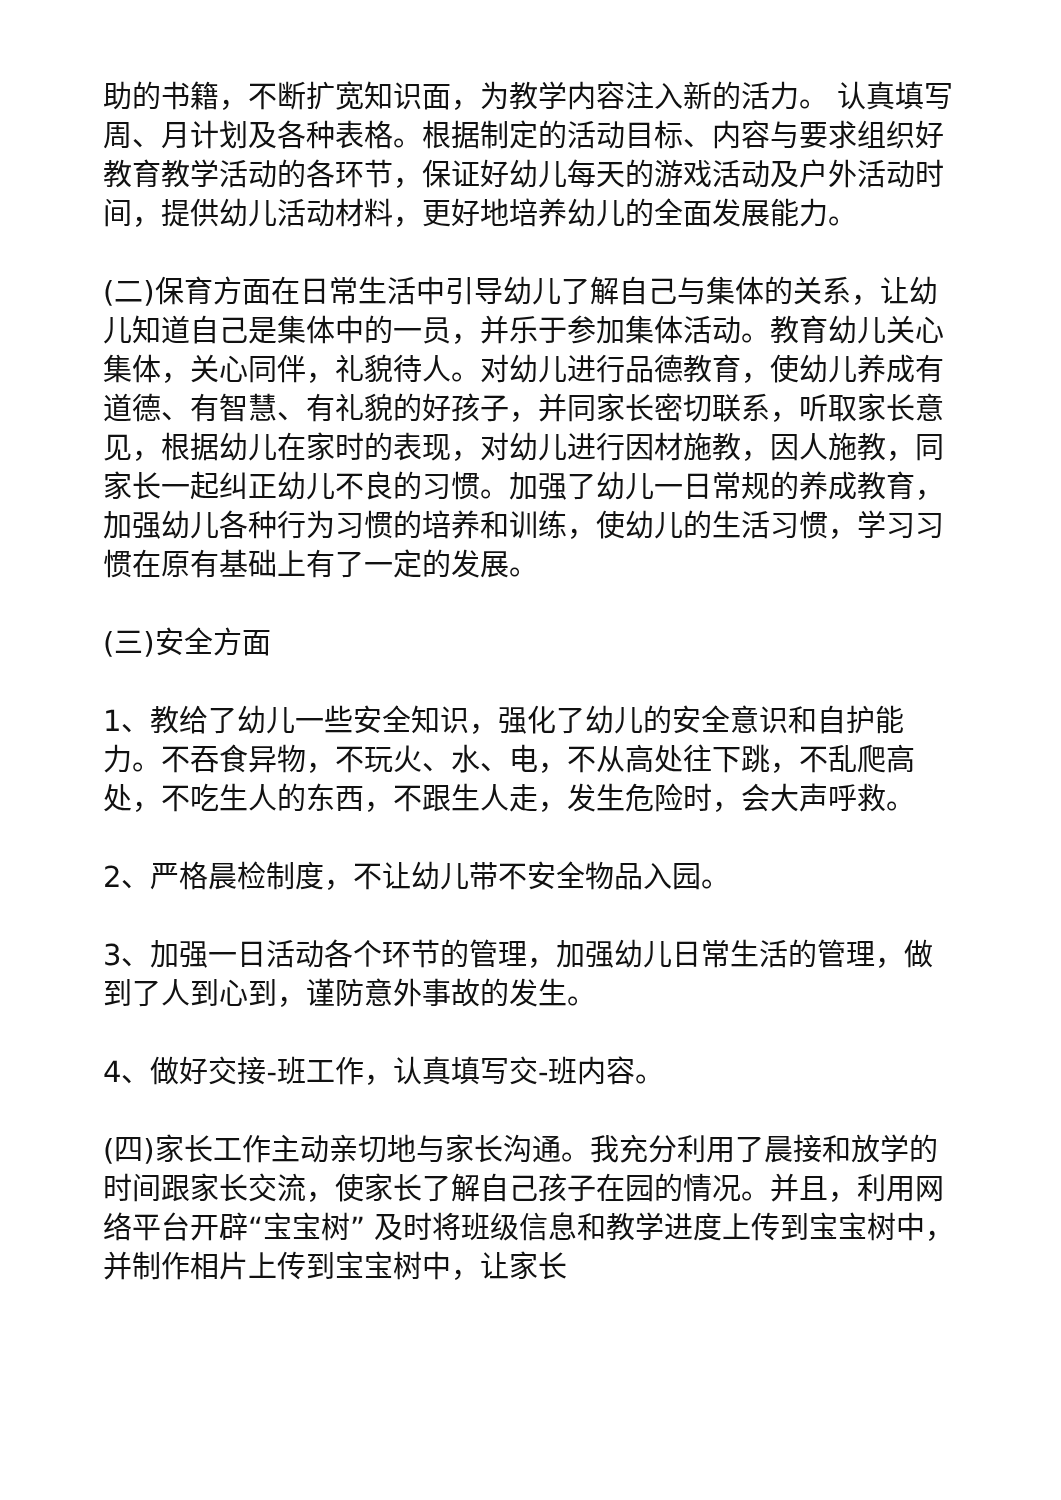助的书籍，不断扩宽知识面，为教学内容注入新的活力。 认真填写周、月计划及各种表格。根据制定的活动目标、内容与要求组织好教育教学活动的各环节，保证好幼儿每天的游戏活动及户外活动时间，提供幼儿活动材料，更好地培养幼儿的全面发展能力。
(二)保育方面在日常生活中引导幼儿了解自己与集体的关系，让幼儿知道自己是集体中的一员，并乐于参加集体活动。教育幼儿关心集体，关心同伴，礼貌待人。对幼儿进行品德教育，使幼儿养成有道德、有智慧、有礼貌的好孩子，并同家长密切联系，听取家长意见，根据幼儿在家时的表现，对幼儿进行因材施教，因人施教，同家长一起纠正幼儿不良的习惯。加强了幼儿一日常规的养成教育，加强幼儿各种行为习惯的培养和训练，使幼儿的生活习惯，学习习惯在原有基础上有了一定的发展。
(三)安全方面
1、教给了幼儿一些安全知识，强化了幼儿的安全意识和自护能力。不吞食异物，不玩火、水、电，不从高处往下跳，不乱爬高处，不吃生人的东西，不跟生人走，发生危险时，会大声呼救。
2、严格晨检制度，不让幼儿带不安全物品入园。
3、加强一日活动各个环节的管理，加强幼儿日常生活的管理，做到了人到心到，谨防意外事故的发生。
4、做好交接-班工作，认真填写交-班内容。
(四)家长工作主动亲切地与家长沟通。我充分利用了晨接和放学的时间跟家长交流，使家长了解自己孩子在园的情况。并且，利用网络平台开辟“宝宝树” 及时将班级信息和教学进度上传到宝宝树中，并制作相片上传到宝宝树中，让家长